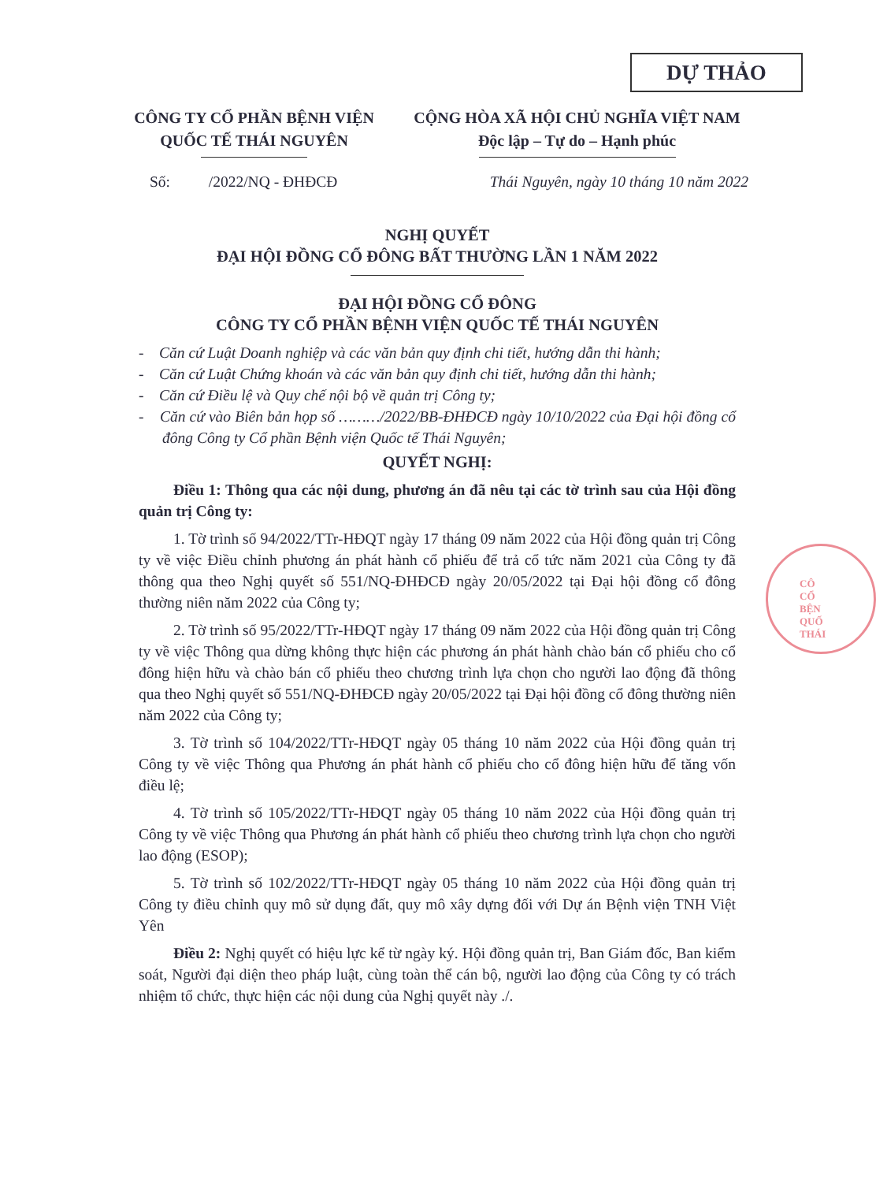DỰ THẢO
CÔNG TY CỔ PHẦN BỆNH VIỆN
QUỐC TẾ THÁI NGUYÊN
CỘNG HÒA XÃ HỘI CHỦ NGHĨA VIỆT NAM
Độc lập – Tự do – Hạnh phúc
Số: /2022/NQ - ĐHĐCĐ Thái Nguyên, ngày 10 tháng 10 năm 2022
NGHỊ QUYẾT
ĐẠI HỘI ĐỒNG CỔ ĐÔNG BẤT THƯỜNG LẦN 1 NĂM 2022
ĐẠI HỘI ĐỒNG CỔ ĐÔNG
CÔNG TY CỔ PHẦN BỆNH VIỆN QUỐC TẾ THÁI NGUYÊN
- Căn cứ Luật Doanh nghiệp và các văn bản quy định chi tiết, hướng dẫn thi hành;
- Căn cứ Luật Chứng khoán và các văn bản quy định chi tiết, hướng dẫn thi hành;
- Căn cứ Điều lệ và Quy chế nội bộ về quản trị Công ty;
- Căn cứ vào Biên bản họp số ………/2022/BB-ĐHĐCĐ ngày 10/10/2022 của Đại hội đồng cổ đông Công ty Cổ phần Bệnh viện Quốc tế Thái Nguyên;
QUYẾT NGHỊ:
Điều 1: Thông qua các nội dung, phương án đã nêu tại các tờ trình sau của Hội đồng quản trị Công ty:
1. Tờ trình số 94/2022/TTr-HĐQT ngày 17 tháng 09 năm 2022 của Hội đồng quản trị Công ty về việc Điều chỉnh phương án phát hành cổ phiếu để trả cổ tức năm 2021 của Công ty đã thông qua theo Nghị quyết số 551/NQ-ĐHĐCĐ ngày 20/05/2022 tại Đại hội đồng cổ đông thường niên năm 2022 của Công ty;
2. Tờ trình số 95/2022/TTr-HĐQT ngày 17 tháng 09 năm 2022 của Hội đồng quản trị Công ty về việc Thông qua dừng không thực hiện các phương án phát hành chào bán cổ phiếu cho cổ đông hiện hữu và chào bán cổ phiếu theo chương trình lựa chọn cho người lao động đã thông qua theo Nghị quyết số 551/NQ-ĐHĐCĐ ngày 20/05/2022 tại Đại hội đồng cổ đông thường niên năm 2022 của Công ty;
3. Tờ trình số 104/2022/TTr-HĐQT ngày 05 tháng 10 năm 2022 của Hội đồng quản trị Công ty về việc Thông qua Phương án phát hành cổ phiếu cho cổ đông hiện hữu để tăng vốn điều lệ;
4. Tờ trình số 105/2022/TTr-HĐQT ngày 05 tháng 10 năm 2022 của Hội đồng quản trị Công ty về việc Thông qua Phương án phát hành cổ phiếu theo chương trình lựa chọn cho người lao động (ESOP);
5. Tờ trình số 102/2022/TTr-HĐQT ngày 05 tháng 10 năm 2022 của Hội đồng quản trị Công ty điều chỉnh quy mô sử dụng đất, quy mô xây dựng đối với Dự án Bệnh viện TNH Việt Yên
Điều 2: Nghị quyết có hiệu lực kể từ ngày ký. Hội đồng quản trị, Ban Giám đốc, Ban kiểm soát, Người đại diện theo pháp luật, cùng toàn thể cán bộ, người lao động của Công ty có trách nhiệm tổ chức, thực hiện các nội dung của Nghị quyết này ./.
CÔ
CỔ
BỆN
QUỐ
THÁI